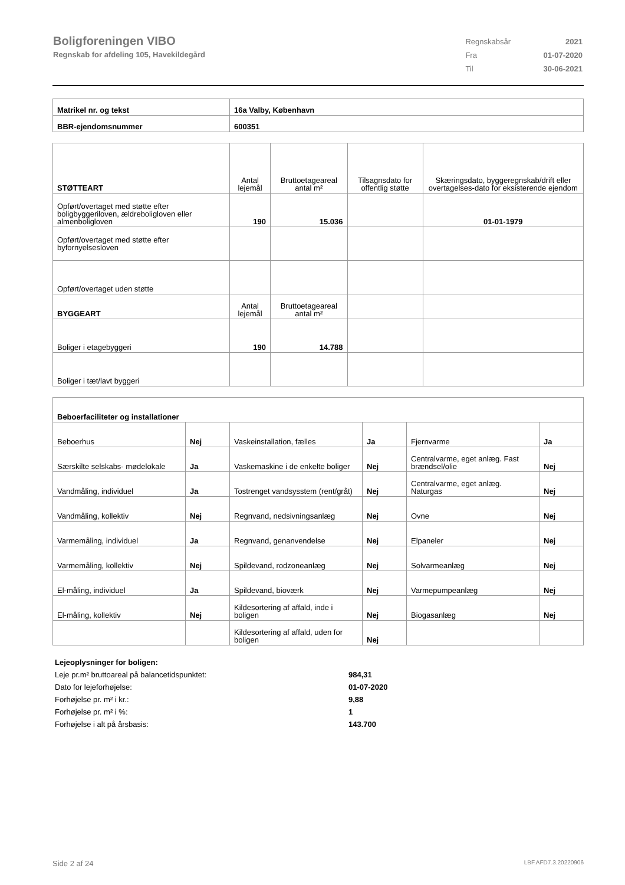Boligforeningen VIBO
Regnskab for afdeling 105, Havekildegård
| Regnskabsår | 2021 |
| Fra | 01-07-2020 |
| Til | 30-06-2021 |
| Matrikel nr. og tekst | 16a Valby, København |
| --- | --- |
| BBR-ejendomsnummer | 600351 |
| STØTTEART | Antal lejemål | Bruttoetageareal antal m² | Tilsagnsdato for offentlig støtte | Skæringsdato, byggeregnskab/drift eller overtagelses-dato for eksisterende ejendom |
| Opført/overtaget med støtte efter boligbyggeriloven, ældreboligloven eller almenboligloven | 190 | 15.036 | | 01-01-1979 |
| Opført/overtaget med støtte efter byfornyelsesloven | | | | |
| Opført/overtaget uden støtte | | | | |
| BYGGEART | Antal lejemål | Bruttoetageareal antal m² | | |
| Boliger i etagebyggeri | 190 | 14.788 | | |
| Boliger i tæt/lavt byggeri | | | | |
| Beboerfaciliteter og installationer | | | | | |
| --- | --- | --- | --- | --- | --- |
| Beboerhus | Nej | Vaskeinstallation, fælles | Ja | Fjernvarme | Ja |
| Særskilte selskabs- mødelokale | Ja | Vaskemaskine i de enkelte boliger | Nej | Centralvarme, eget anlæg. Fast brændsel/olie | Nej |
| Vandmåling, individuel | Ja | Tostrenget vandsysstem (rent/gråt) | Nej | Centralvarme, eget anlæg. Naturgas | Nej |
| Vandmåling, kollektiv | Nej | Regnvand, nedsivningsanlæg | Nej | Ovne | Nej |
| Varmemåling, individuel | Ja | Regnvand, genanvendelse | Nej | Elpaneler | Nej |
| Varmemåling, kollektiv | Nej | Spildevand, rodzoneanlæg | Nej | Solvarmeanlæg | Nej |
| El-måling, individuel | Ja | Spildevand, bioværk | Nej | Varmepumpeanlæg | Nej |
| El-måling, kollektiv | Nej | Kildesortering af affald, inde i boligen | Nej | Biogasanlæg | Nej |
| | | Kildesortering af affald, uden for boligen | Nej | | |
| Lejeoplysninger for boligen: | |
| Leje pr.m² bruttoareal på balancetidspunktet: | 984,31 |
| Dato for lejeforhøjelse: | 01-07-2020 |
| Forhøjelse pr. m² i kr.: | 9,88 |
| Forhøjelse pr. m² i %: | 1 |
| Forhøjelse i alt på årsbasis: | 143.700 |
Side 2 af 24 LBF.AFD7.3.20220906